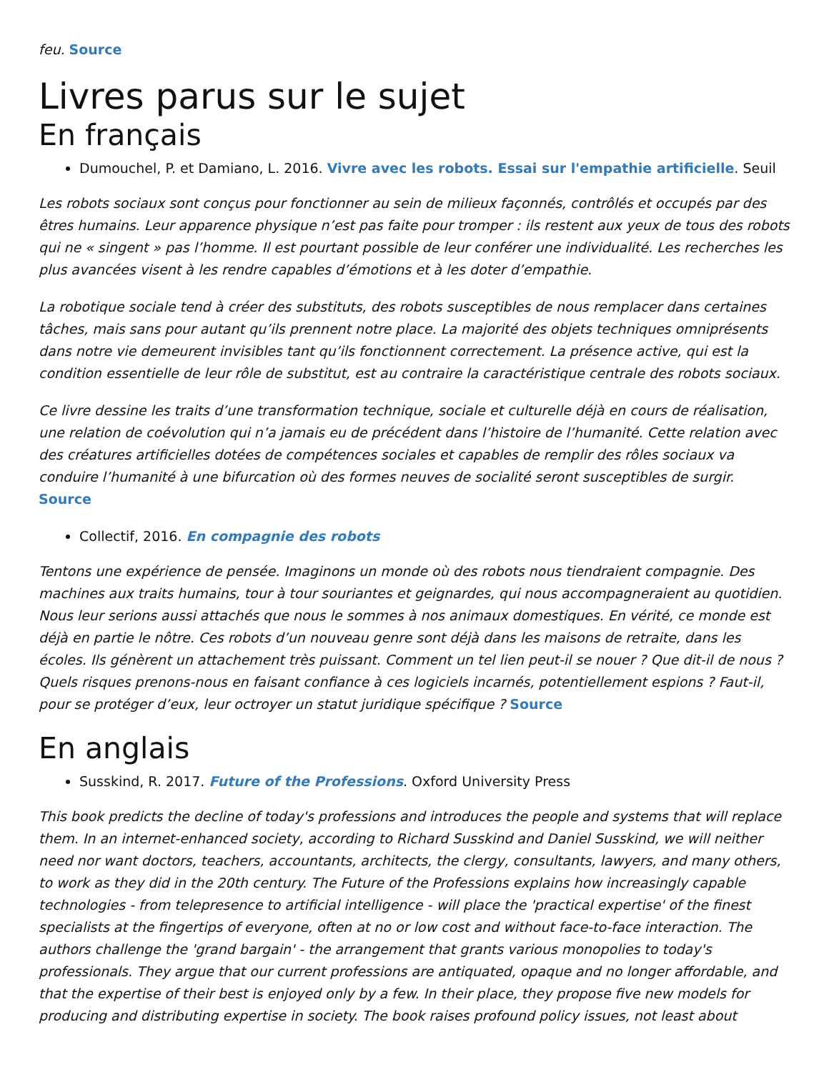feu. Source
Livres parus sur le sujet
En français
Dumouchel, P. et Damiano, L. 2016. Vivre avec les robots. Essai sur l'empathie artificielle. Seuil
Les robots sociaux sont conçus pour fonctionner au sein de milieux façonnés, contrôlés et occupés par des êtres humains. Leur apparence physique n’est pas faite pour tromper : ils restent aux yeux de tous des robots qui ne « singent » pas l’homme. Il est pourtant possible de leur conférer une individualité. Les recherches les plus avancées visent à les rendre capables d’émotions et à les doter d’empathie.
La robotique sociale tend à créer des substituts, des robots susceptibles de nous remplacer dans certaines tâches, mais sans pour autant qu’ils prennent notre place. La majorité des objets techniques omniprésents dans notre vie demeurent invisibles tant qu’ils fonctionnent correctement. La présence active, qui est la condition essentielle de leur rôle de substitut, est au contraire la caractéristique centrale des robots sociaux.
Ce livre dessine les traits d’une transformation technique, sociale et culturelle déjà en cours de réalisation, une relation de coévolution qui n’a jamais eu de précédent dans l’histoire de l’humanité. Cette relation avec des créatures artificielles dotées de compétences sociales et capables de remplir des rôles sociaux va conduire l’humanité à une bifurcation où des formes neuves de socialité seront susceptibles de surgir. Source
Collectif, 2016. En compagnie des robots
Tentons une expérience de pensée. Imaginons un monde où des robots nous tiendraient compagnie. Des machines aux traits humains, tour à tour souriantes et geignardes, qui nous accompagneraient au quotidien. Nous leur serions aussi attachés que nous le sommes à nos animaux domestiques. En vérité, ce monde est déjà en partie le nôtre. Ces robots d’un nouveau genre sont déjà dans les maisons de retraite, dans les écoles. Ils génèrent un attachement très puissant. Comment un tel lien peut-il se nouer ? Que dit-il de nous ? Quels risques prenons-nous en faisant confiance à ces logiciels incarnés, potentiellement espions ? Faut-il, pour se protéger d’eux, leur octroyer un statut juridique spécifique ? Source
En anglais
Susskind, R. 2017. Future of the Professions. Oxford University Press
This book predicts the decline of today's professions and introduces the people and systems that will replace them. In an internet-enhanced society, according to Richard Susskind and Daniel Susskind, we will neither need nor want doctors, teachers, accountants, architects, the clergy, consultants, lawyers, and many others, to work as they did in the 20th century. The Future of the Professions explains how increasingly capable technologies - from telepresence to artificial intelligence - will place the 'practical expertise' of the finest specialists at the fingertips of everyone, often at no or low cost and without face-to-face interaction. The authors challenge the 'grand bargain' - the arrangement that grants various monopolies to today's professionals. They argue that our current professions are antiquated, opaque and no longer affordable, and that the expertise of their best is enjoyed only by a few. In their place, they propose five new models for producing and distributing expertise in society. The book raises profound policy issues, not least about